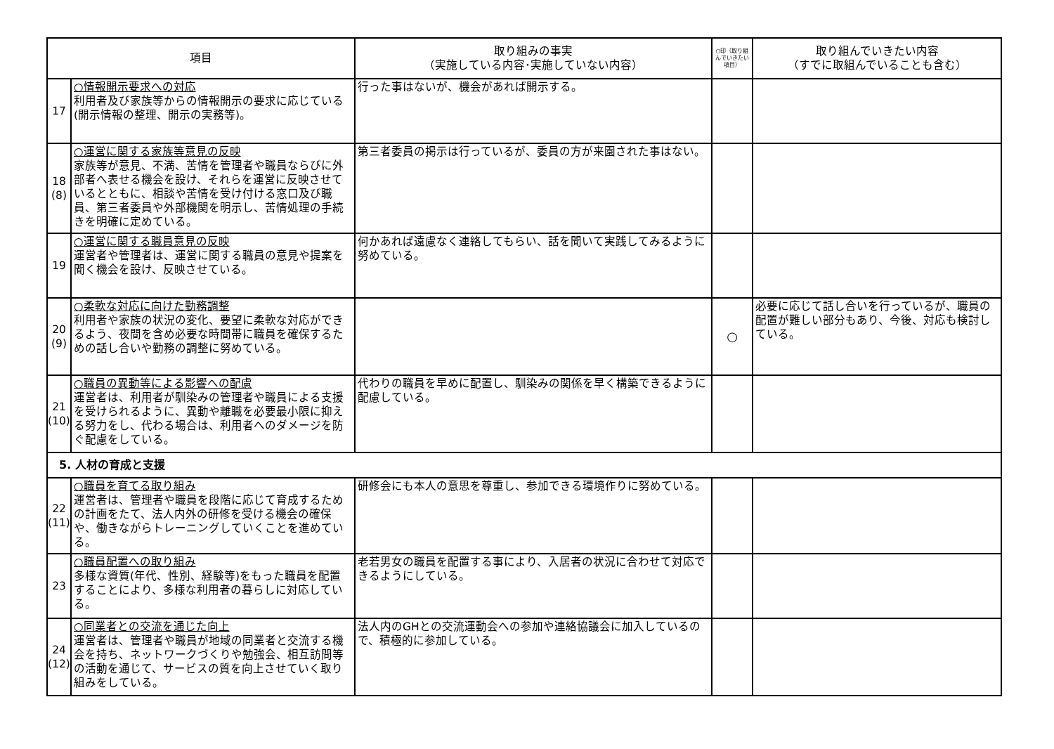| 項目 | | 取り組みの事実 （実施している内容･実施していない内容） | ○印（取り組んでいきたい項目） | 取り組んでいきたい内容 （すでに取組んでいることも含む） |
| --- | --- | --- | --- | --- |
| 17 | ○情報開示要求への対応 利用者及び家族等からの情報開示の要求に応じている(開示情報の整理、開示の実務等)。 | 行った事はないが、機会があれば開示する。 | | |
| 18 (8) | ○運営に関する家族等意見の反映 家族等が意見、不満、苦情を管理者や職員ならびに外部者へ表せる機会を設け、それらを運営に反映させているとともに、相談や苦情を受け付ける窓口及び職員、第三者委員や外部機関を明示し、苦情処理の手続きを明確に定めている。 | 第三者委員の掲示は行っているが、委員の方が来園された事はない。 | | |
| 19 | ○運営に関する職員意見の反映 運営者や管理者は、運営に関する職員の意見や提案を聞く機会を設け、反映させている。 | 何かあれば遠慮なく連絡してもらい、話を聞いて実践してみるように努めている。 | | |
| 20 (9) | ○柔軟な対応に向けた勤務調整 利用者や家族の状況の変化、要望に柔軟な対応ができるよう、夜間を含め必要な時間帯に職員を確保するための話し合いや勤務の調整に努めている。 | | ○ | 必要に応じて話し合いを行っているが、職員の配置が難しい部分もあり、今後、対応も検討している。 |
| 21 (10) | ○職員の異動等による影響への配慮 運営者は、利用者が馴染みの管理者や職員による支援を受けられるように、異動や離職を必要最小限に抑える努力をし、代わる場合は、利用者へのダメージを防ぐ配慮をしている。 | 代わりの職員を早めに配置し、馴染みの関係を早く構築できるように配慮している。 | | |
| 5. 人材の育成と支援 | | | | |
| 22 (11) | ○職員を育てる取り組み 運営者は、管理者や職員を段階に応じて育成するための計画をたて、法人内外の研修を受ける機会の確保や、働きながらトレーニングしていくことを進めている。 | 研修会にも本人の意思を尊重し、参加できる環境作りに努めている。 | | |
| 23 | ○職員配置への取り組み 多様な資質(年代、性別、経験等)をもった職員を配置することにより、多様な利用者の暮らしに対応している。 | 老若男女の職員を配置する事により、入居者の状況に合わせて対応できるようにしている。 | | |
| 24 (12) | ○同業者との交流を通じた向上 運営者は、管理者や職員が地域の同業者と交流する機会を持ち、ネットワークづくりや勉強会、相互訪問等の活動を通じて、サービスの質を向上させていく取り組みをしている。 | 法人内のGHとの交流運動会への参加や連絡協議会に加入しているので、積極的に参加している。 | | |